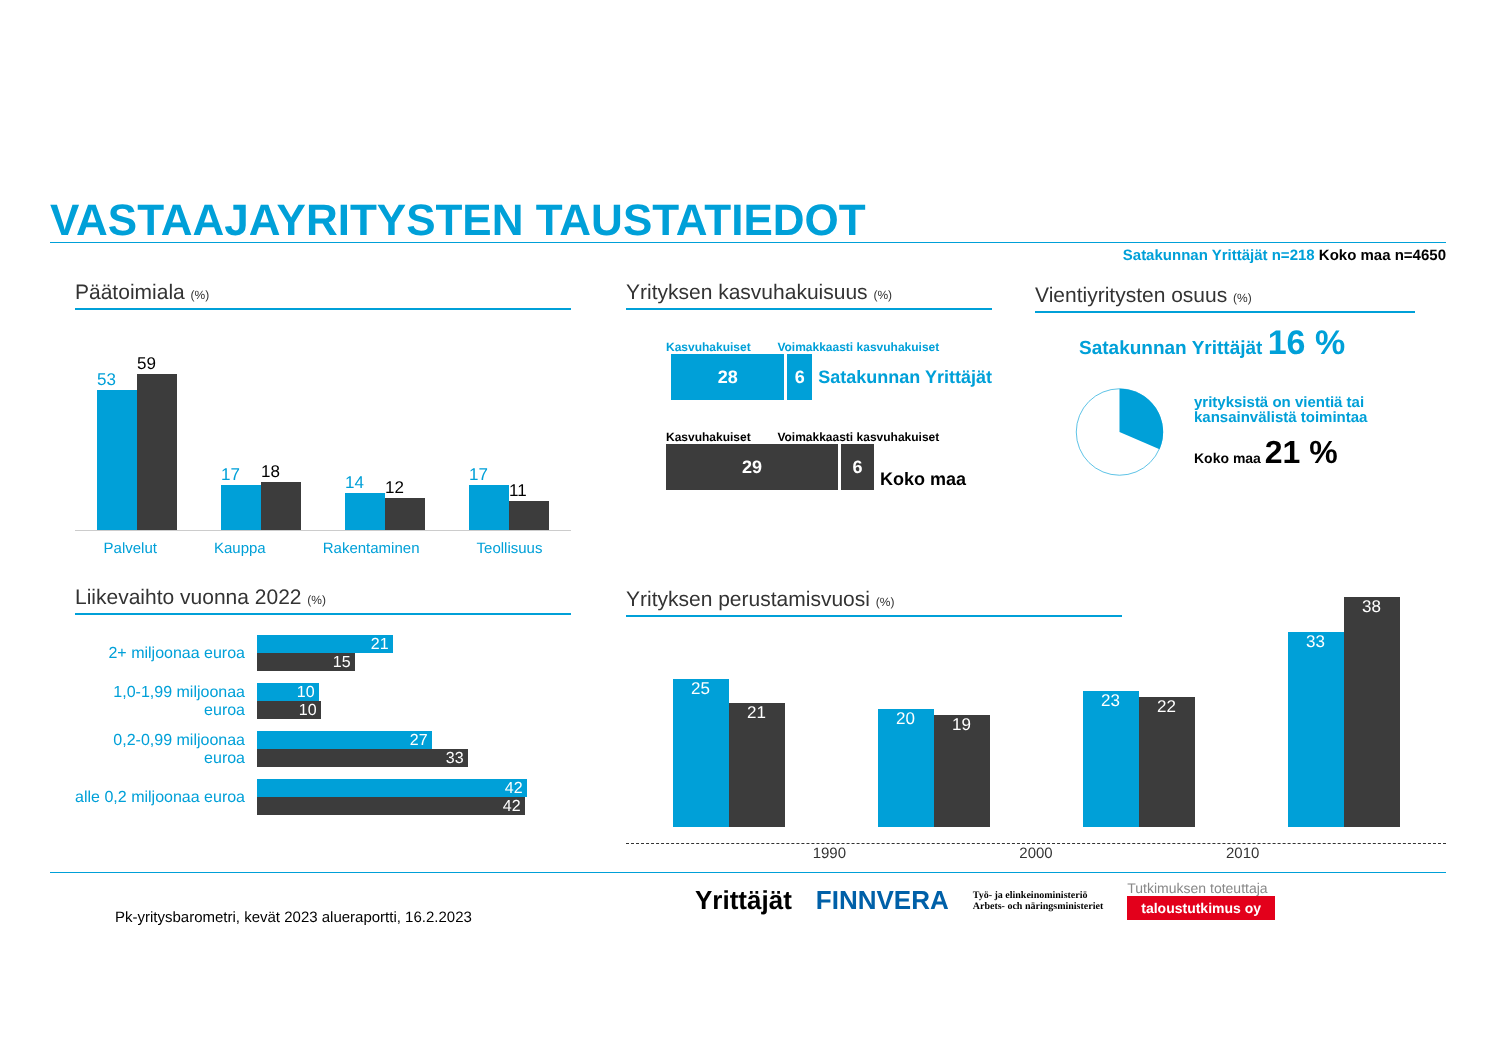VASTAAJAYRITYSTEN TAUSTATIEDOT
Satakunnan Yrittäjät n=218 Koko maa n=4650
Päätoimiala (%)
53
59
17
18
14
12
17
11
Palvelut Kauppa Rakentaminen Teollisuus
Yrityksen kasvuhakuisuus (%)
Kasvuhakuiset Voimakkaasti kasvuhakuiset
28 6
Satakunnan Yrittäjät
Kasvuhakuiset Voimakkaasti kasvuhakuiset
29
6
Koko maa
Vientiyritysten osuus (%)
Satakunnan Yrittäjät 16 %
yrityksistä on vientiä tai kansainvälistä toimintaa
Koko maa 21 %
Liikevaihto vuonna 2022 (%)
2+ miljoonaa euroa
21
15
1,0-1,99 miljoonaa euroa
10
10
0,2-0,99 miljoonaa euroa
27
33
alle 0,2 miljoonaa euroa
42
42
Yrityksen perustamisvuosi (%)
25
21
20
19
23
22
33
38
1990 2000 2010
Pk-yritysbarometri, kevät 2023 alueraportti, 16.2.2023
Yrittäjät FINNVERA Työ- ja elinkeinoministeriö
Arbets- och näringsministeriet Tutkimuksen toteuttaja
taloustutkimus oy